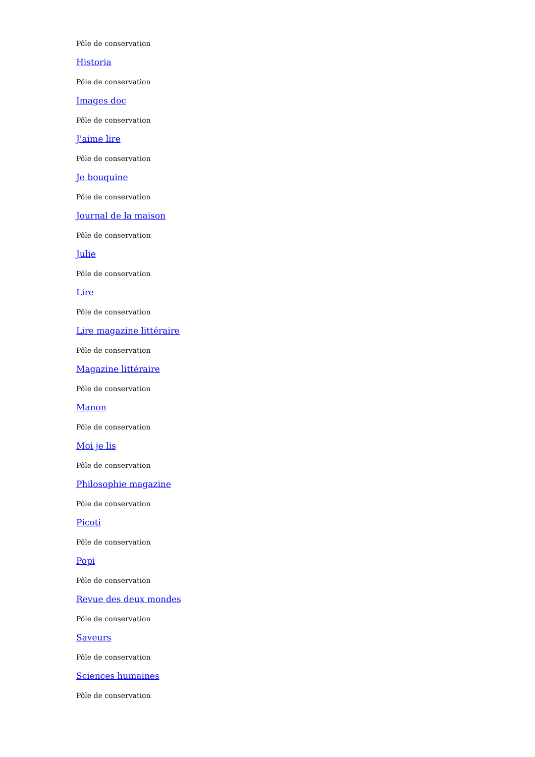Pôle de conservation
Historia
Pôle de conservation
Images doc
Pôle de conservation
J'aime lire
Pôle de conservation
Je bouquine
Pôle de conservation
Journal de la maison
Pôle de conservation
Julie
Pôle de conservation
Lire
Pôle de conservation
Lire magazine littéraire
Pôle de conservation
Magazine littéraire
Pôle de conservation
Manon
Pôle de conservation
Moi je lis
Pôle de conservation
Philosophie magazine
Pôle de conservation
Picoti
Pôle de conservation
Popi
Pôle de conservation
Revue des deux mondes
Pôle de conservation
Saveurs
Pôle de conservation
Sciences humaines
Pôle de conservation